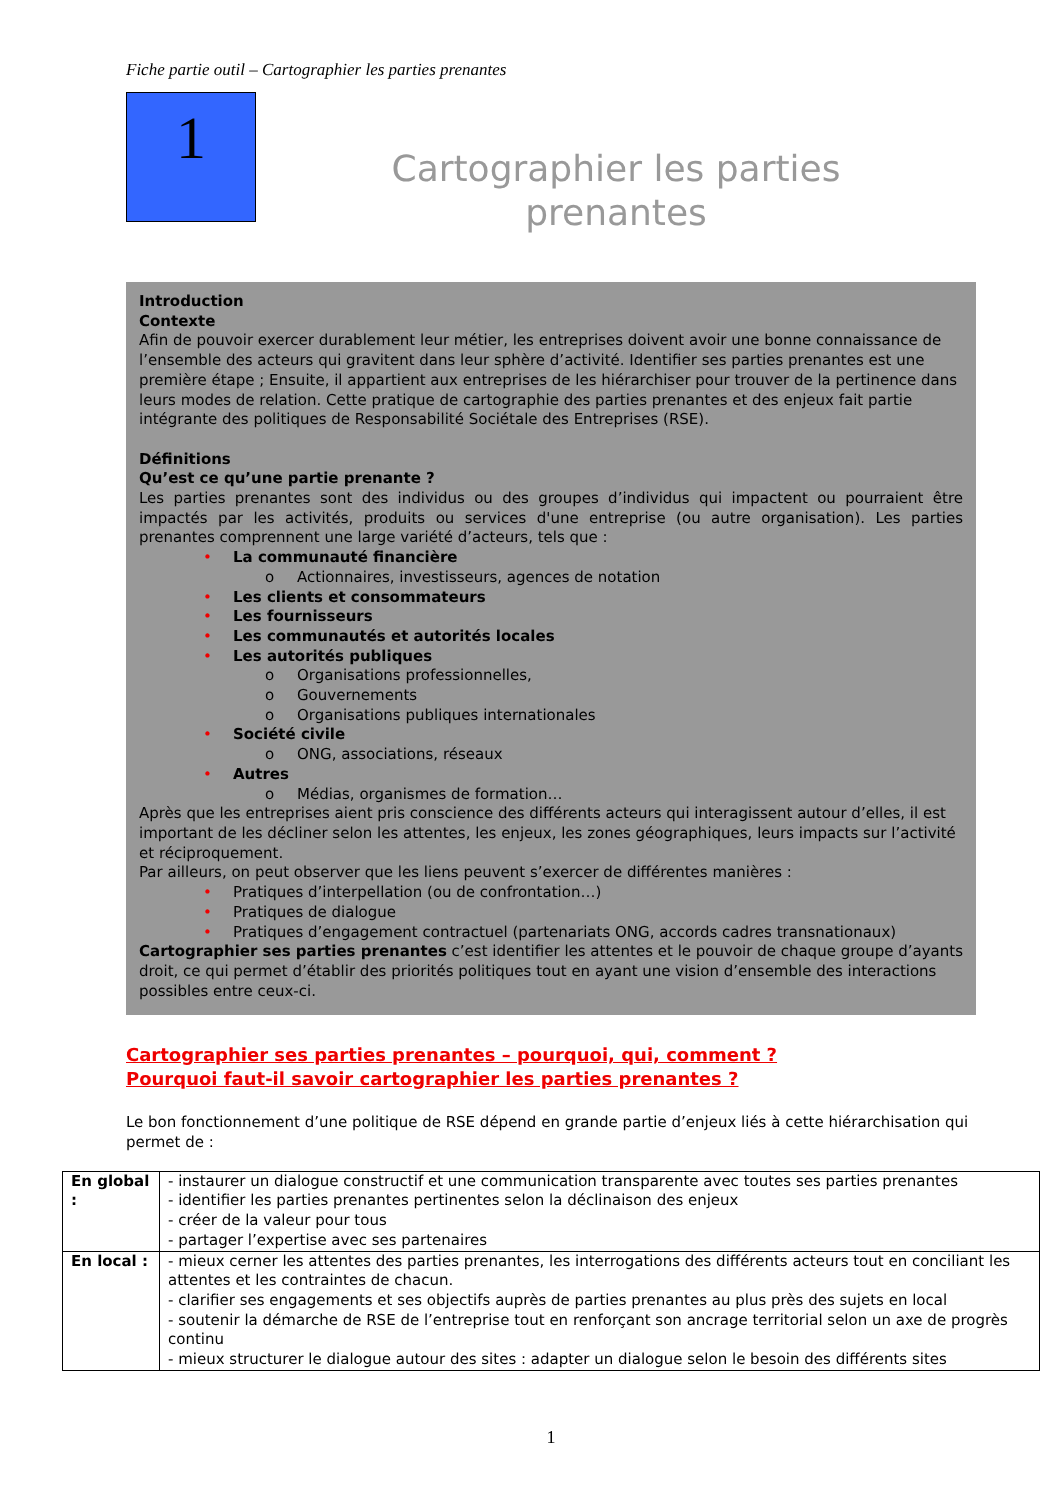Fiche partie outil – Cartographier les parties prenantes
1
Cartographier les parties
prenantes
Introduction
Contexte
Afin de pouvoir exercer durablement leur métier, les entreprises doivent avoir une bonne connaissance de l’ensemble des acteurs qui gravitent dans leur sphère d’activité. Identifier ses parties prenantes est une première étape ; Ensuite, il appartient aux entreprises de les hiérarchiser pour trouver de la pertinence dans leurs modes de relation. Cette pratique de cartographie des parties prenantes et des enjeux fait partie intégrante des politiques de Responsabilité Sociétale des Entreprises (RSE).
Définitions
Qu’est ce qu’une partie prenante ?
Les parties prenantes sont des individus ou des groupes d’individus qui impactent ou pourraient être impactés par les activités, produits ou services d'une entreprise (ou autre organisation). Les parties prenantes comprennent une large variété d’acteurs, tels que :
• La communauté financière
o Actionnaires, investisseurs, agences de notation
• Les clients et consommateurs
• Les fournisseurs
• Les communautés et autorités locales
• Les autorités publiques
o Organisations professionnelles,
o Gouvernements
o Organisations publiques internationales
• Société civile
o ONG, associations, réseaux
• Autres
o Médias, organismes de formation…
Après que les entreprises aient pris conscience des différents acteurs qui interagissent autour d’elles, il est important de les décliner selon les attentes, les enjeux, les zones géographiques, leurs impacts sur l’activité et réciproquement.
Par ailleurs, on peut observer que les liens peuvent s’exercer de différentes manières :
• Pratiques d’interpellation (ou de confrontation…)
• Pratiques de dialogue
• Pratiques d’engagement contractuel (partenariats ONG, accords cadres transnationaux)
Cartographier ses parties prenantes c’est identifier les attentes et le pouvoir de chaque groupe d’ayants droit, ce qui permet d’établir des priorités politiques tout en ayant une vision d’ensemble des interactions possibles entre ceux-ci.
Cartographier ses parties prenantes – pourquoi, qui, comment ?
Pourquoi faut-il savoir cartographier les parties prenantes ?
Le bon fonctionnement d’une politique de RSE dépend en grande partie d’enjeux liés à cette hiérarchisation qui permet de :
| En global : | - instaurer un dialogue constructif et une communication transparente avec toutes ses parties prenantes - identifier les parties prenantes pertinentes selon la déclinaison des enjeux - créer de la valeur pour tous - partager l’expertise avec ses partenaires |
| En local : | - mieux cerner les attentes des parties prenantes, les interrogations des différents acteurs tout en conciliant les attentes et les contraintes de chacun. - clarifier ses engagements et ses objectifs auprès de parties prenantes au plus près des sujets en local - soutenir la démarche de RSE de l’entreprise tout en renforçant son ancrage territorial selon un axe de progrès continu - mieux structurer le dialogue autour des sites : adapter un dialogue selon le besoin des différents sites |
1